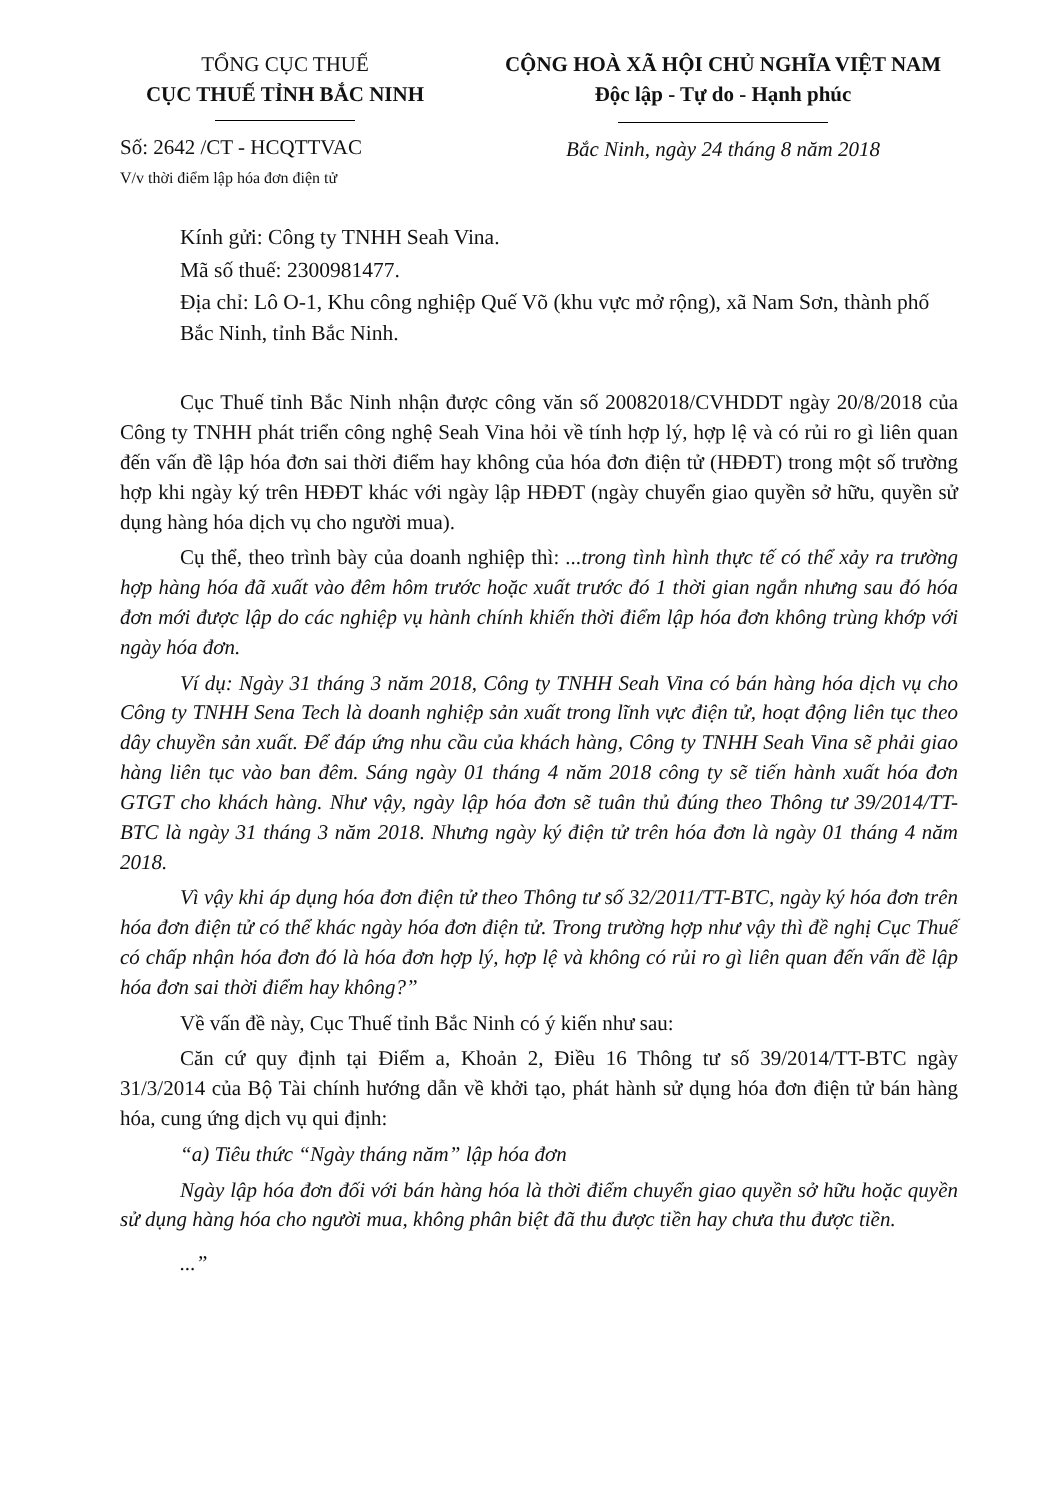TỔNG CỤC THUẾ
CỤC THUẾ TỈNH BẮC NINH
Số: 2642 /CT - HCQTTVAC
V/v thời điểm lập hóa đơn điện tử
CỘNG HOÀ XÃ HỘI CHỦ NGHĨA VIỆT NAM
Độc lập - Tự do - Hạnh phúc
Bắc Ninh, ngày 24 tháng 8 năm 2018
Kính gửi: Công ty TNHH Seah Vina.
Mã số thuế: 2300981477.
Địa chỉ: Lô O-1, Khu công nghiệp Quế Võ (khu vực mở rộng), xã Nam Sơn, thành phố Bắc Ninh, tỉnh Bắc Ninh.
Cục Thuế tỉnh Bắc Ninh nhận được công văn số 20082018/CVHDDT ngày 20/8/2018 của Công ty TNHH phát triển công nghệ Seah Vina hỏi về tính hợp lý, hợp lệ và có rủi ro gì liên quan đến vấn đề lập hóa đơn sai thời điểm hay không của hóa đơn điện tử (HĐĐT) trong một số trường hợp khi ngày ký trên HĐĐT khác với ngày lập HĐĐT (ngày chuyển giao quyền sở hữu, quyền sử dụng hàng hóa dịch vụ cho người mua).
Cụ thể, theo trình bày của doanh nghiệp thì: ...trong tình hình thực tế có thể xảy ra trường hợp hàng hóa đã xuất vào đêm hôm trước hoặc xuất trước đó 1 thời gian ngắn nhưng sau đó hóa đơn mới được lập do các nghiệp vụ hành chính khiến thời điểm lập hóa đơn không trùng khớp với ngày hóa đơn.
Ví dụ: Ngày 31 tháng 3 năm 2018, Công ty TNHH Seah Vina có bán hàng hóa dịch vụ cho Công ty TNHH Sena Tech là doanh nghiệp sản xuất trong lĩnh vực điện tử, hoạt động liên tục theo dây chuyền sản xuất. Để đáp ứng nhu cầu của khách hàng, Công ty TNHH Seah Vina sẽ phải giao hàng liên tục vào ban đêm. Sáng ngày 01 tháng 4 năm 2018 công ty sẽ tiến hành xuất hóa đơn GTGT cho khách hàng. Như vậy, ngày lập hóa đơn sẽ tuân thủ đúng theo Thông tư 39/2014/TT-BTC là ngày 31 tháng 3 năm 2018. Nhưng ngày ký điện tử trên hóa đơn là ngày 01 tháng 4 năm 2018.
Vì vậy khi áp dụng hóa đơn điện tử theo Thông tư số 32/2011/TT-BTC, ngày ký hóa đơn trên hóa đơn điện tử có thể khác ngày hóa đơn điện tử. Trong trường hợp như vậy thì đề nghị Cục Thuế có chấp nhận hóa đơn đó là hóa đơn hợp lý, hợp lệ và không có rủi ro gì liên quan đến vấn đề lập hóa đơn sai thời điểm hay không?”
Về vấn đề này, Cục Thuế tỉnh Bắc Ninh có ý kiến như sau:
Căn cứ quy định tại Điểm a, Khoản 2, Điều 16 Thông tư số 39/2014/TT-BTC ngày 31/3/2014 của Bộ Tài chính hướng dẫn về khởi tạo, phát hành sử dụng hóa đơn điện tử bán hàng hóa, cung ứng dịch vụ qui định:
“a) Tiêu thức “Ngày tháng năm” lập hóa đơn
Ngày lập hóa đơn đối với bán hàng hóa là thời điểm chuyển giao quyền sở hữu hoặc quyền sử dụng hàng hóa cho người mua, không phân biệt đã thu được tiền hay chưa thu được tiền.
...”